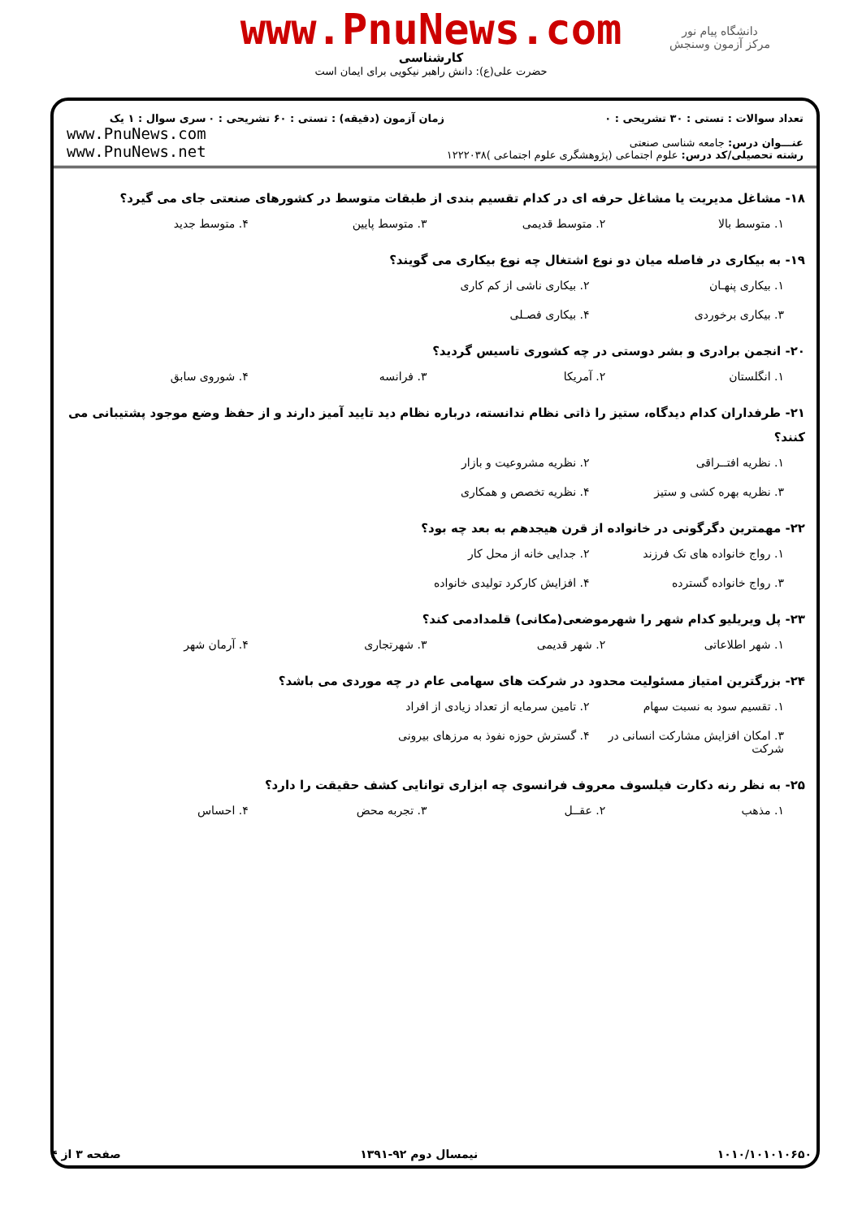دانشگاه پیام نور
مرکز آزمون وسنجش
www.PnuNews.com
کارشناسی
حضرت علی(ع): دانش راهبر نیکویی برای ایمان است
تعداد سوالات : تستی : ۳۰ تشریحی : ۰
عنـــوان درس: جامعه شناسی صنعتی
رشته تحصیلی/کد درس: علوم اجتماعی (پژوهشگری علوم اجتماعی )۱۲۲۲۰۳۸
زمان آزمون (دقیقه) : تستی : ۶۰ تشریحی : ۰
سری سوال : ۱ یک
www.PnuNews.com
www.PnuNews.net
۱۸- مشاغل مدیریت یا مشاغل حرفه ای در کدام تقسیم بندی از طبقات متوسط در کشورهای صنعتی جای می گیرد؟
۱. متوسط بالا ۲. متوسط قدیمی ۳. متوسط پایین ۴. متوسط جدید
۱۹- به بیکاری در فاصله میان دو نوع اشتغال چه نوع بیکاری می گویند؟
۱. بیکاری پنهـان ۲. بیکاری ناشی از کم کاری ۳. بیکاری برخوردی ۴. بیکاری فصـلی
۲۰- انجمن برادری و بشر دوستی در چه کشوری تاسیس گردید؟
۱. انگلستان ۲. آمریکا ۳. فرانسه ۴. شوروی سابق
۲۱- طرفداران کدام دیدگاه، ستیز را ذاتی نظام ندانسته، درباره نظام دید تایید آمیز دارند و از حفظ وضع موجود پشتیبانی می کنند؟
۱. نظریه افتــراقی ۲. نظریه مشروعیت و بازار ۳. نظریه بهره کشی و ستیز ۴. نظریه تخصص و همکاری
۲۲- مهمترین دگرگونی در خانواده از قرن هیجدهم به بعد چه بود؟
۱. رواج خانواده های تک فرزند ۲. جدایی خانه از محل کار ۳. رواج خانواده گسترده ۴. افزایش کارکرد تولیدی خانواده
۲۳- پل ویریلیو کدام شهر را شهرموضعی(مکانی) قلمدادمی کند؟
۱. شهر اطلاعاتی ۲. شهر قدیمی ۳. شهرتجاری ۴. آرمان شهر
۲۴- بزرگترین امتیاز مسئولیت محدود در شرکت های سهامی عام در چه موردی می باشد؟
۱. تقسیم سود به نسبت سهام ۲. تامین سرمایه از تعداد زیادی از افراد ۳. امکان افزایش مشارکت انسانی در شرکت ۴. گسترش حوزه نفوذ به مرزهای بیرونی
۲۵- به نظر رنه دکارت فیلسوف معروف فرانسوی چه ابزاری توانایی کشف حقیقت را دارد؟
۱. مذهب ۲. عقــل ۳. تجربه محض ۴. احساس
۱۰۱۰/۱۰۱۰۱۰۶۵۰ نیمسال دوم ۹۲-۱۳۹۱ صفحه ۳ از ۴